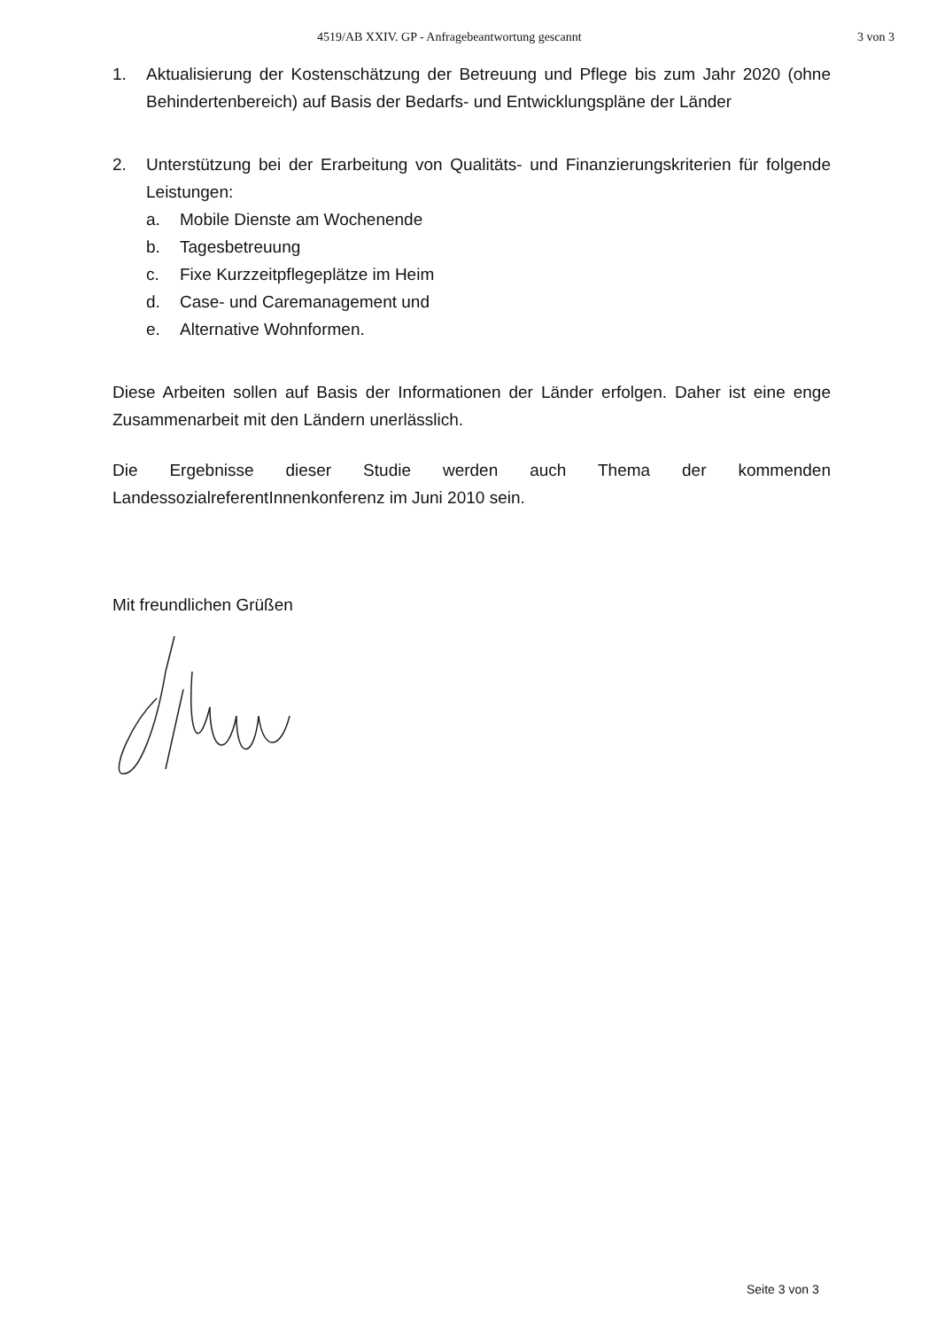4519/AB XXIV. GP - Anfragebeantwortung gescannt 3 von 3
1. Aktualisierung der Kostenschätzung der Betreuung und Pflege bis zum Jahr 2020 (ohne Behindertenbereich) auf Basis der Bedarfs- und Entwicklungspläne der Länder
2. Unterstützung bei der Erarbeitung von Qualitäts- und Finanzierungskriterien für folgende Leistungen:
a. Mobile Dienste am Wochenende
b. Tagesbetreuung
c. Fixe Kurzzeitpflegeplätze im Heim
d. Case- und Caremanagement und
e. Alternative Wohnformen.
Diese Arbeiten sollen auf Basis der Informationen der Länder erfolgen. Daher ist eine enge Zusammenarbeit mit den Ländern unerlässlich.
Die Ergebnisse dieser Studie werden auch Thema der kommenden LandessozialreferentInnenkonferenz im Juni 2010 sein.
Mit freundlichen Grüßen
Seite 3 von 3